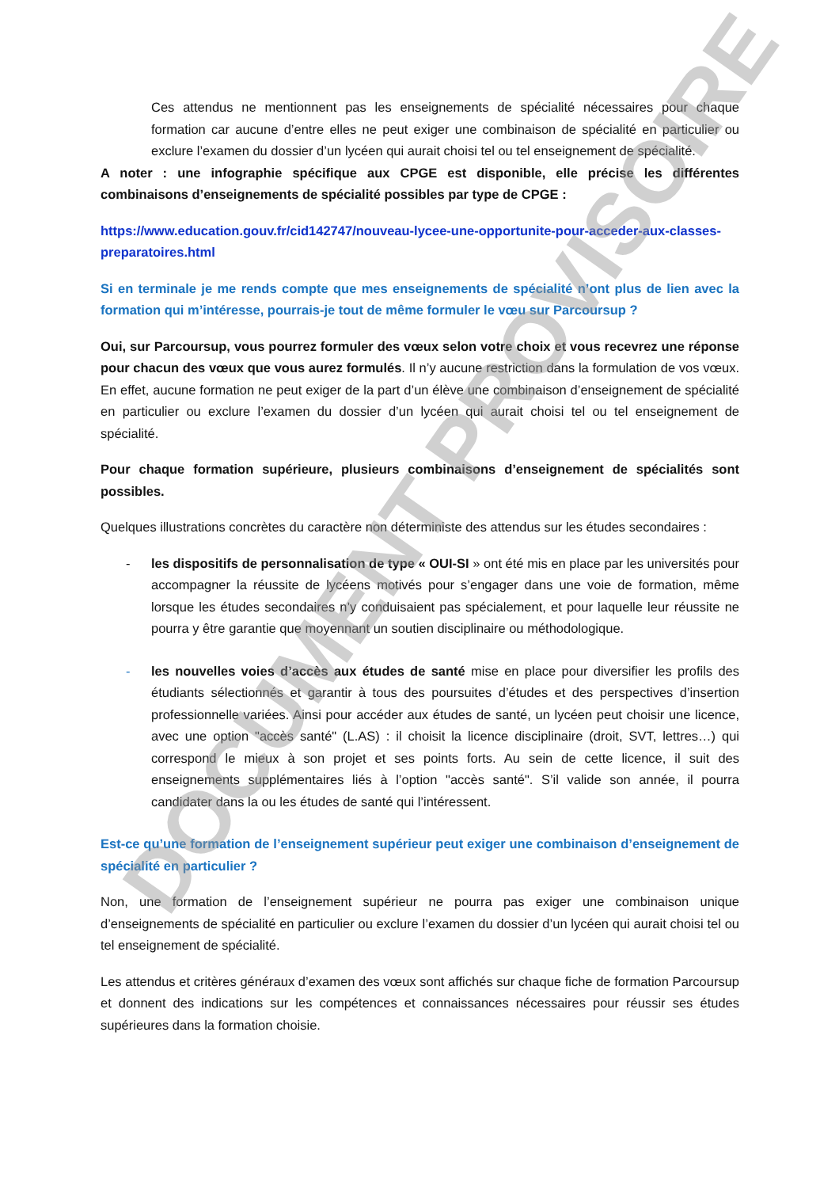Ces attendus ne mentionnent pas les enseignements de spécialité nécessaires pour chaque formation car aucune d’entre elles ne peut exiger une combinaison de spécialité en particulier ou exclure l’examen du dossier d’un lycéen qui aurait choisi tel ou tel enseignement de spécialité.
A noter : une infographie spécifique aux CPGE est disponible, elle précise les différentes combinaisons d’enseignements de spécialité possibles par type de CPGE :
https://www.education.gouv.fr/cid142747/nouveau-lycee-une-opportunite-pour-acceder-aux-classes-preparatoires.html
Si en terminale je me rends compte que mes enseignements de spécialité n’ont plus de lien avec la formation qui m’intéresse, pourrais-je tout de même formuler le vœu sur Parcoursup ?
Oui, sur Parcoursup, vous pourrez formuler des vœux selon votre choix et vous recevrez une réponse pour chacun des vœux que vous aurez formulés. Il n’y aucune restriction dans la formulation de vos vœux. En effet, aucune formation ne peut exiger de la part d’un élève une combinaison d’enseignement de spécialité en particulier ou exclure l’examen du dossier d’un lycéen qui aurait choisi tel ou tel enseignement de spécialité.
Pour chaque formation supérieure, plusieurs combinaisons d’enseignement de spécialités sont possibles.
Quelques illustrations concrètes du caractère non déterministe des attendus sur les études secondaires :
- les dispositifs de personnalisation de type « OUI-SI » ont été mis en place par les universités pour accompagner la réussite de lycéens motivés pour s’engager dans une voie de formation, même lorsque les études secondaires n’y conduisaient pas spécialement, et pour laquelle leur réussite ne pourra y être garantie que moyennant un soutien disciplinaire ou méthodologique.
- les nouvelles voies d’accès aux études de santé mise en place pour diversifier les profils des étudiants sélectionnés et garantir à tous des poursuites d’études et des perspectives d’insertion professionnelle variées. Ainsi pour accéder aux études de santé, un lycéen peut choisir une licence, avec une option "accès santé" (L.AS) : il choisit la licence disciplinaire (droit, SVT, lettres…) qui correspond le mieux à son projet et ses points forts. Au sein de cette licence, il suit des enseignements supplémentaires liés à l’option "accès santé". S’il valide son année, il pourra candidater dans la ou les études de santé qui l’intéressent.
Est-ce qu’une formation de l’enseignement supérieur peut exiger une combinaison d’enseignement de spécialité en particulier ?
Non, une formation de l’enseignement supérieur ne pourra pas exiger une combinaison unique d’enseignements de spécialité en particulier ou exclure l’examen du dossier d’un lycéen qui aurait choisi tel ou tel enseignement de spécialité.
Les attendus et critères généraux d’examen des vœux sont affichés sur chaque fiche de formation Parcoursup et donnent des indications sur les compétences et connaissances nécessaires pour réussir ses études supérieures dans la formation choisie.
DOCUMENT PROVISOIRE